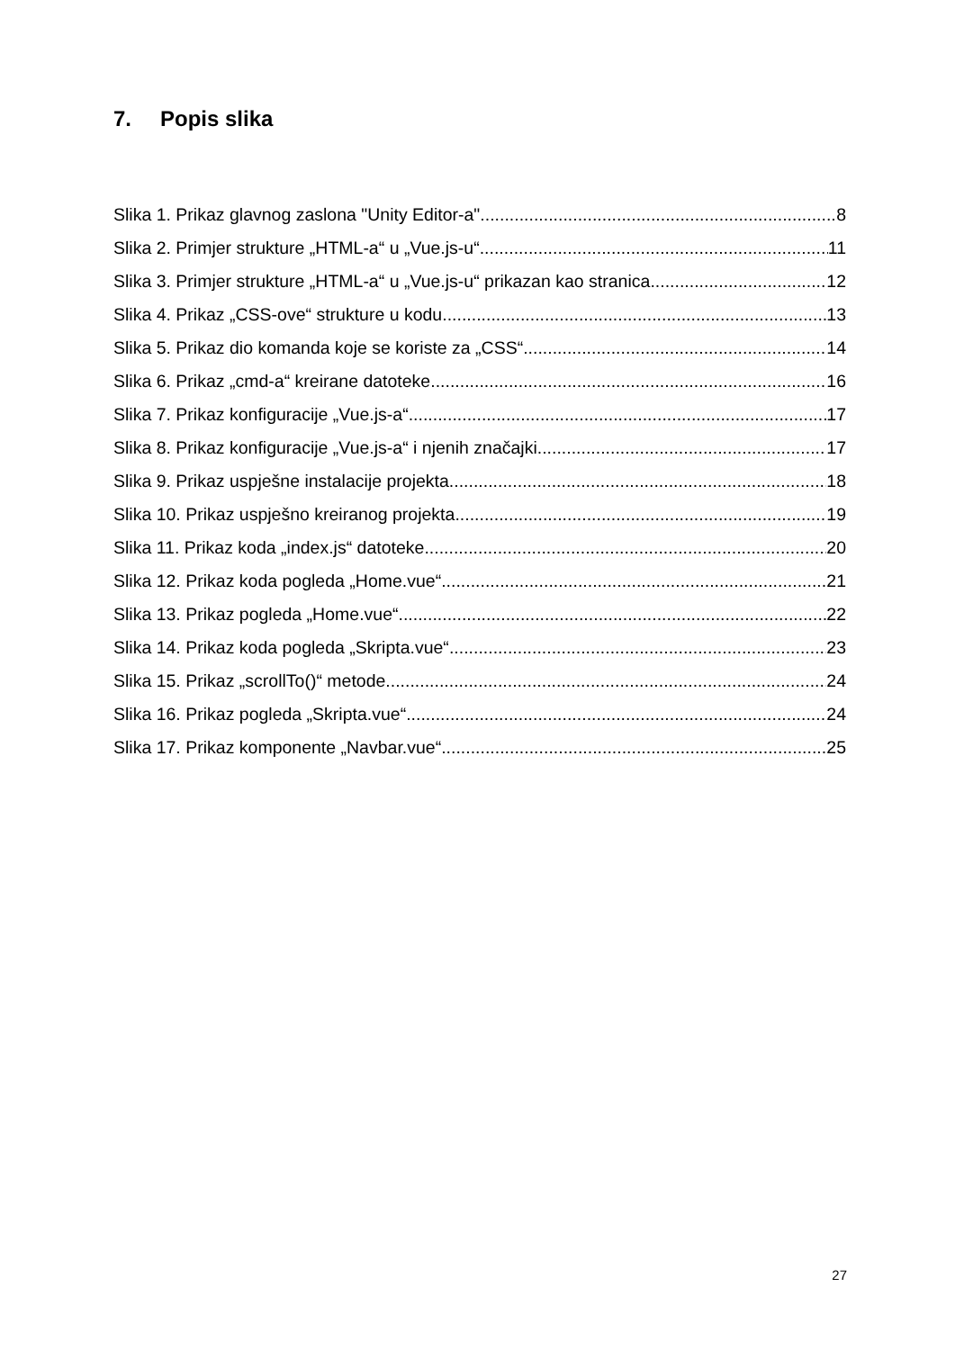7. Popis slika
Slika 1. Prikaz glavnog zaslona "Unity Editor-a" 8
Slika 2. Primjer strukture „HTML-a“ u „Vue.js-u“ 11
Slika 3. Primjer strukture „HTML-a“ u „Vue.js-u“ prikazan kao stranica 12
Slika 4. Prikaz „CSS-ove“ strukture u kodu 13
Slika 5. Prikaz dio komanda koje se koriste za „CSS“ 14
Slika 6. Prikaz „cmd-a“ kreirane datoteke 16
Slika 7. Prikaz konfiguracije „Vue.js-a“ 17
Slika 8. Prikaz konfiguracije „Vue.js-a“ i njenih značajki 17
Slika 9. Prikaz uspješne instalacije projekta 18
Slika 10. Prikaz uspješno kreiranog projekta 19
Slika 11. Prikaz koda „index.js“ datoteke 20
Slika 12. Prikaz koda pogleda „Home.vue“ 21
Slika 13. Prikaz pogleda „Home.vue“ 22
Slika 14. Prikaz koda pogleda „Skripta.vue“ 23
Slika 15. Prikaz „scrollTo()“ metode 24
Slika 16. Prikaz pogleda „Skripta.vue“ 24
Slika 17. Prikaz komponente „Navbar.vue“ 25
27